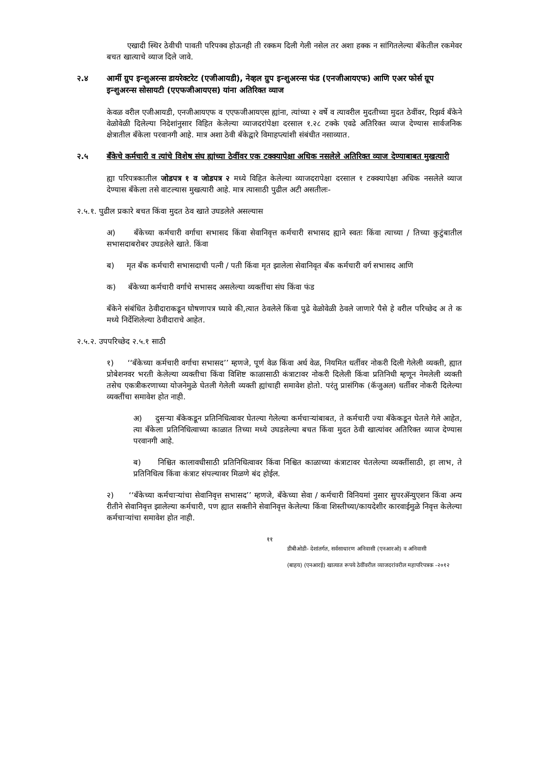एखादी स्थिर ठेवीची पावती परिपक्व होऊनही ती रक्कम दिली गेली नसेल तर अशा हक्क न सांगितलेल्या बँकेतील रकमेवर बचत खात्याचे व्याज दिले जावे.
२.४ आर्मी ग्रुप इन्शुअरन्स डायरेक्टरेट (एजीआयडी), नेव्हल ग्रुप इन्शुअरन्स फंड (एनजीआयएफ) आणि एअर फोर्स ग्रूप इन्शुअरन्स सोसायटी (एएफजीआयएस) यांना अतिरिक्त व्याज
केवळ वरील एजीआयडी, एनजीआयएफ व एएफजीआयएस ह्यांना, त्यांच्या २ वर्षे व त्यावरील मुदतीच्या मुदत ठेवींवर, रिझर्व बँकेने वेळोवेळी दिलेल्या निदेशांनुसार विहित केलेल्या व्याजदरांपेक्षा दरसाल १.२८ टक्के एवढे अतिरिक्त व्याज देण्यास सार्वजनिक क्षेत्रातील बँकेला परवानगी आहे. मात्र अशा ठेवी बँकेद्वारे विमाहप्त्यांशी संबंधीत नसाव्यात.
२.५ बँकेचे कर्मचारी व त्यांचे विशेष संघ ह्यांच्या ठेवींवर एक टक्क्यापेक्षा अधिक नसलेले अतिरिक्त व्याज देण्याबाबत मुखत्यारी
ह्या परिपत्रकातील जोडपत्र १ व जोडपत्र २ मध्ये विहित केलेल्या व्याजदरापेक्षा दरसाल १ टक्क्यापेक्षा अधिक नसलेले व्याज देण्यास बँकेला तसे वाटल्यास मुखत्यारी आहे. मात्र त्यासाठी पुढील अटी असतीलः-
२.५.१. पुढील प्रकारे बचत किंवा मुदत ठेव खाते उघडलेले असल्यास
अ) बँकेच्या कर्मचारी वर्गाचा सभासद किंवा सेवानिवृत्त कर्मचारी सभासद ह्याने स्वतः किंवा त्याच्या / तिच्या कुटुंबातील सभासदाबरोबर उघडलेले खाते. किंवा
ब) मृत बँक कर्मचारी सभासदाची पत्नी / पती किंवा मृत झालेला सेवानिवृत बँक कर्मचारी वर्ग सभासद आणि
क) बँकेच्या कर्मचारी वर्गाचे सभासद असलेल्या व्यक्तींचा संघ किंवा फंड
बँकेने संबंधित ठेवीदाराकडून घोषणापत्र घ्यावे की,त्यात ठेवलेले किंवा पुढे वेळोवेळी ठेवले जाणारे पैसे हे वरील परिच्छेद अ ते क मध्ये निर्देशिलेल्या ठेवीदाराचे आहेत.
२.५.२. उपपरिच्छेद २.५.१ साठी
१) ‘‘बँकेच्या कर्मचारी वर्गाचा सभासद’’ म्हणजे, पूर्ण वेळ किंवा अर्ध वेळ, नियमित धर्तीवर नोकरी दिली गेलेली व्यक्ती, ह्यात प्रोबेशनवर भरती केलेल्या व्यक्तीचा किंवा विशिष्ट काळासाठी कंत्राटावर नोकरी दिलेली किंवा प्रतिनिधी म्हणून नेमलेली व्यक्ती तसेच एकत्रीकरणाच्या योजनेमुळे घेतली गेलेली व्यक्ती ह्यांचाही समावेश होतो. परंतु प्रासंगिक (कॅजुअल) धर्तीवर नोकरी दिलेल्या व्यक्तींचा समावेश होत नाही.
अ) दुसऱ्या बँकेकडून प्रतिनिधित्वावर घेतल्या गेलेल्या कर्मचाऱ्यांबाबत, ते कर्मचारी ज्या बँकेकडून घेतले गेले आहेत, त्या बँकेला प्रतिनिधित्वाच्या काळात तिच्या मध्ये उघडलेल्या बचत किंवा मुदत ठेवी खात्यांवर अतिरिक्त व्याज देण्यास परवानगी आहे.
ब) निश्चित कालावधीसाठी प्रतिनिधित्वावर किंवा निश्चित काळाच्या कंत्राटावर घेतलेल्या व्यक्तींसाठी, हा लाभ, ते प्रतिनिधित्व किंवा कंत्राट संपल्यावर मिळणे बंद होईल.
२) ‘‘बँकेच्या कर्मचाऱ्यांचा सेवानिवृत्त सभासद’’ म्हणजे, बँकेच्या सेवा / कर्मचारी विनियमां नुसार सुपरॲन्युएशन किंवा अन्य रीतीने सेवानिवृत्त झालेल्या कर्मचारी, पण ह्यात सक्तीने सेवानिवृत्त केलेल्या किंवा शिस्तीच्या/कायदेशीर कारवाईमुळे निवृत्त केलेल्या कर्मचाऱ्यांचा समावेश होत नाही.
११
डीबीओडी- देशांतर्गत, सर्वसाधारण अनिवासी (एनआरओ) व अनिवासी
(बाहय) (एनआरई) खात्यात रूपये ठेवींवरील व्याजदरांवरील महापरिपत्रक -२०१२